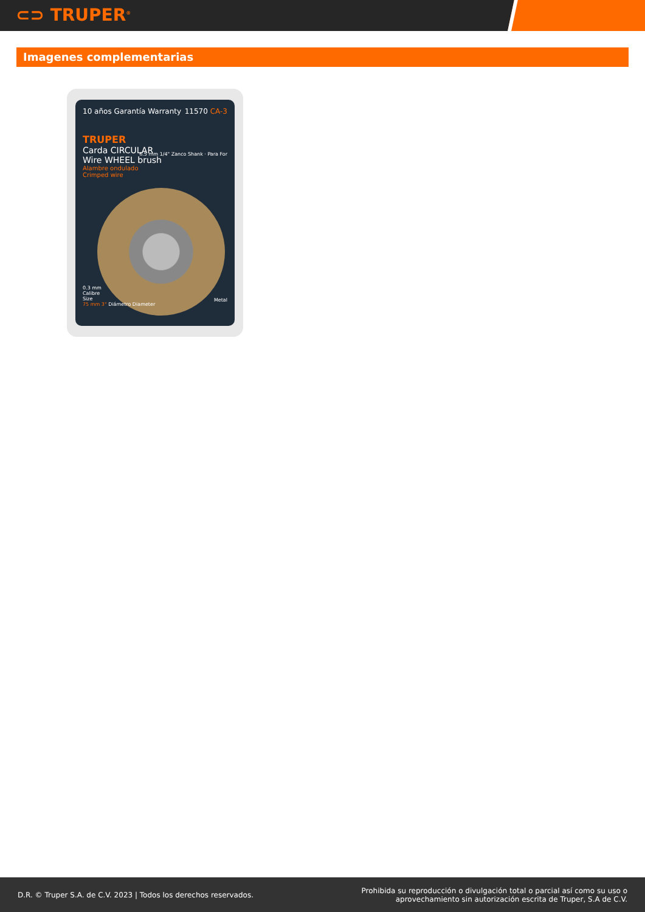⊂⊃ TRUPER<sup>®</sup>
Imagenes complementarias
10 años Garantía Warranty 11570 CA-3
TRUPER
Carda CIRCULAR
Wire WHEEL brush
Alambre ondulado
Crimped wire
6.5 mm 1/4" Zanco Shank · Para For
0.3 mm
Calibre
Size
75 mm 3" Diámetro Diameter
Metal
D.R. © Truper S.A. de C.V. 2023 | Todos los derechos reservados. Prohibida su reproducción o divulgación total o parcial así como su uso o
aprovechamiento sin autorización escrita de Truper, S.A de C.V.